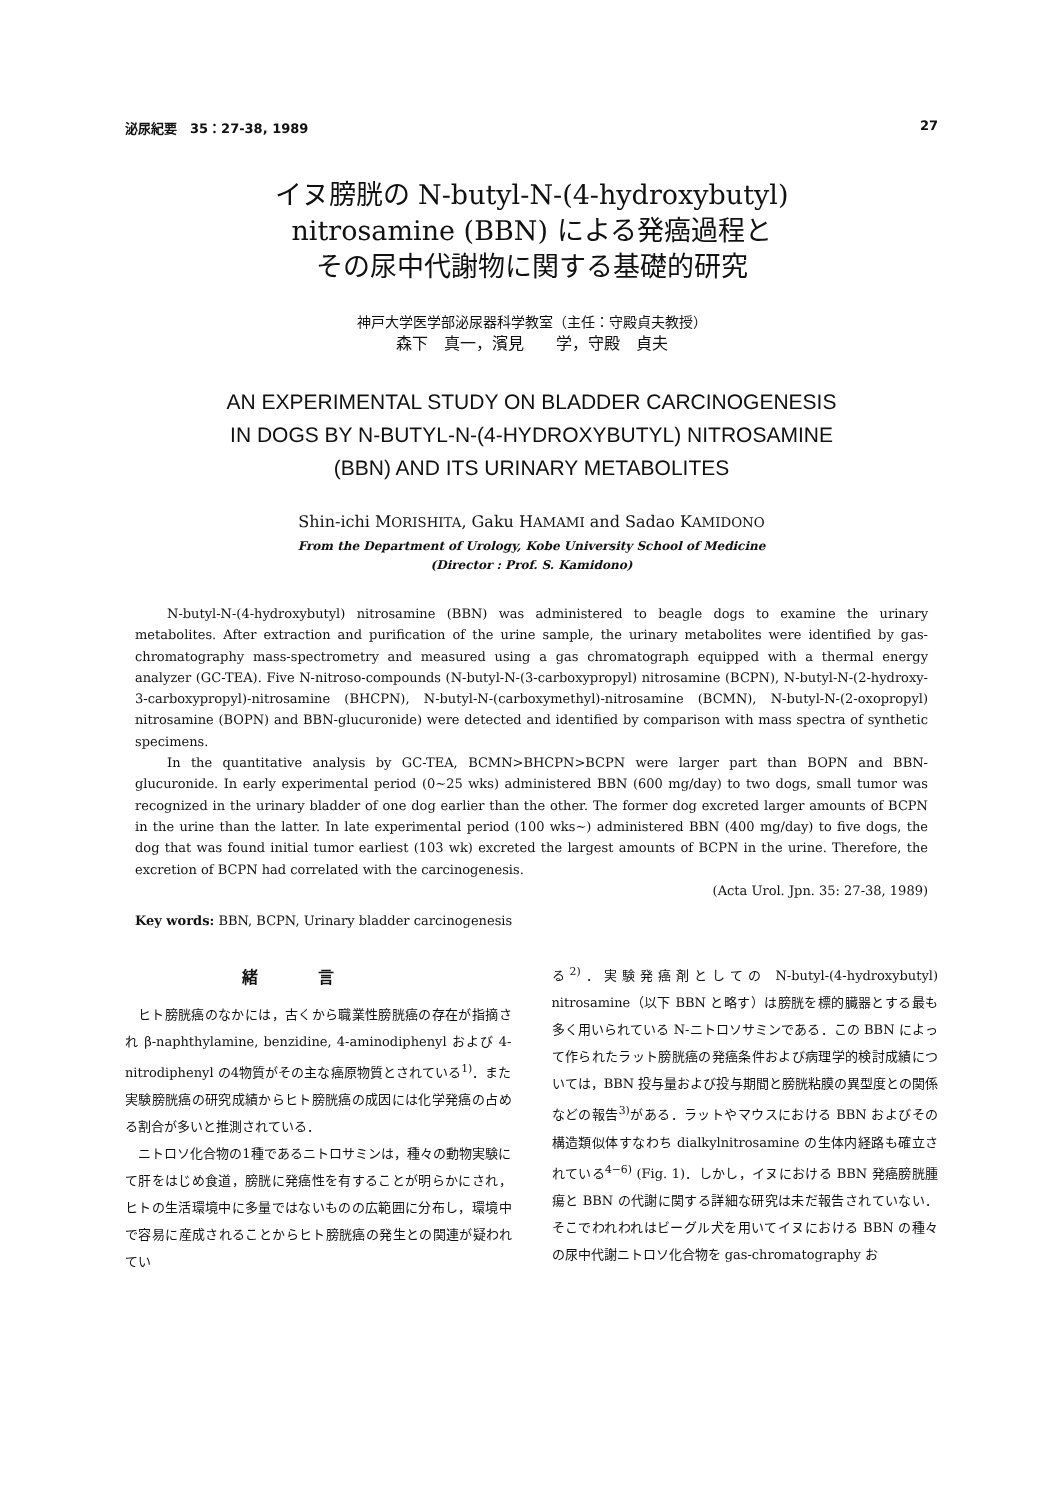泌尿紀要　35：27-38, 1989 27
イヌ膀胱の N-butyl-N-(4-hydroxybutyl)
nitrosamine (BBN) による発癌過程と
その尿中代謝物に関する基礎的研究
神戸大学医学部泌尿器科学教室（主任：守殿貞夫教授）
森下　真一，濱見　　学，守殿　貞夫
AN EXPERIMENTAL STUDY ON BLADDER CARCINOGENESIS
IN DOGS BY N-BUTYL-N-(4-HYDROXYBUTYL) NITROSAMINE
(BBN) AND ITS URINARY METABOLITES
Shin-ichi MORISHITA, Gaku HAMAMI and Sadao KAMIDONO
From the Department of Urology, Kobe University School of Medicine
(Director : Prof. S. Kamidono)
N-butyl-N-(4-hydroxybutyl) nitrosamine (BBN) was administered to beagle dogs to examine the urinary metabolites. After extraction and purification of the urine sample, the urinary metabolites were identified by gas-chromatography mass-spectrometry and measured using a gas chromatograph equipped with a thermal energy analyzer (GC-TEA). Five N-nitroso-compounds (N-butyl-N-(3-carboxypropyl) nitrosamine (BCPN), N-butyl-N-(2-hydroxy-3-carboxypropyl)-nitrosamine (BHCPN), N-butyl-N-(carboxymethyl)-nitrosamine (BCMN), N-butyl-N-(2-oxopropyl) nitrosamine (BOPN) and BBN-glucuronide) were detected and identified by comparison with mass spectra of synthetic specimens.
In the quantitative analysis by GC-TEA, BCMN>BHCPN>BCPN were larger part than BOPN and BBN-glucuronide. In early experimental period (0∼25 wks) administered BBN (600 mg/day) to two dogs, small tumor was recognized in the urinary bladder of one dog earlier than the other. The former dog excreted larger amounts of BCPN in the urine than the latter. In late experimental period (100 wks∼) administered BBN (400 mg/day) to five dogs, the dog that was found initial tumor earliest (103 wk) excreted the largest amounts of BCPN in the urine. Therefore, the excretion of BCPN had correlated with the carcinogenesis.
(Acta Urol. Jpn. 35: 27-38, 1989)
Key words: BBN, BCPN, Urinary bladder carcinogenesis
緒言
ヒト膀胱癌のなかには，古くから職業性膀胱癌の存在が指摘され β-naphthylamine, benzidine, 4-aminodiphenyl および 4-nitrodiphenyl の4物質がその主な癌原物質とされている<sup>1)</sup>．また実験膀胱癌の研究成績からヒト膀胱癌の成因には化学発癌の占める割合が多いと推測されている．
ニトロソ化合物の1種であるニトロサミンは，種々の動物実験にて肝をはじめ食道，膀胱に発癌性を有することが明らかにされ，ヒトの生活環境中に多量ではないものの広範囲に分布し，環境中で容易に産成されることからヒト膀胱癌の発生との関連が疑われてい
る<sup>2)</sup>．実験発癌剤としての N-butyl-(4-hydroxybutyl) nitrosamine（以下 BBN と略す）は膀胱を標的臓器とする最も多く用いられている N-ニトロソサミンである．この BBN によって作られたラット膀胱癌の発癌条件および病理学的検討成績については，BBN 投与量および投与期間と膀胱粘膜の異型度との関係などの報告<sup>3)</sup>がある．ラットやマウスにおける BBN およびその構造類似体すなわち dialkylnitrosamine の生体内経路も確立されている<sup>4−6)</sup> (Fig. 1)．しかし，イヌにおける BBN 発癌膀胱腫瘍と BBN の代謝に関する詳細な研究は未だ報告されていない．そこでわれわれはビーグル犬を用いてイヌにおける BBN の種々の尿中代謝ニトロソ化合物を gas-chromatography お